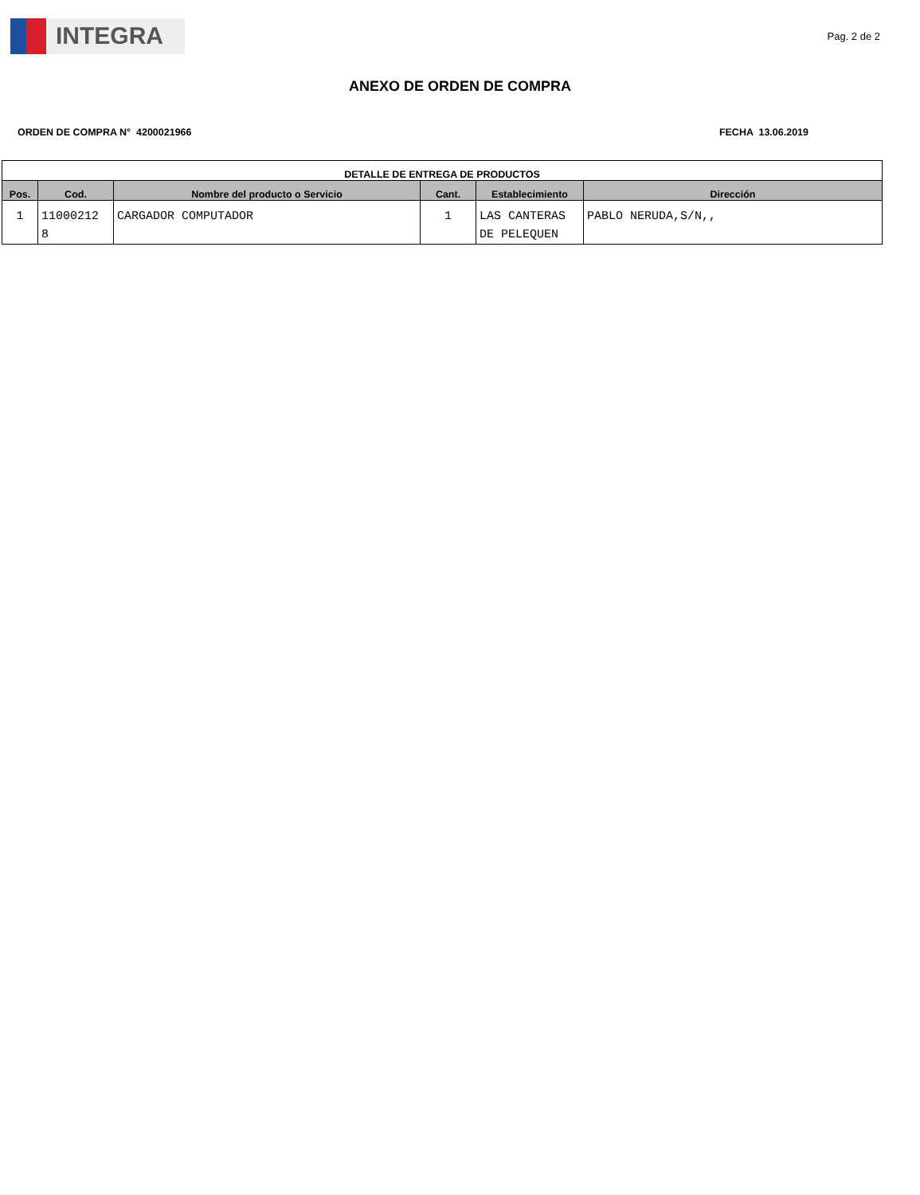INTEGRA
Pag. 2 de 2
ANEXO DE ORDEN DE COMPRA
ORDEN DE COMPRA N° 4200021966 FECHA 13.06.2019
| DETALLE DE ENTREGA DE PRODUCTOS | | | | | |
| --- | --- | --- | --- | --- | --- |
| Pos. | Cod. | Nombre del producto o Servicio | Cant. | Establecimiento | Dirección |
| 1 | 11000212 8 | CARGADOR COMPUTADOR | 1 | LAS CANTERAS DE PELEQUEN | PABLO NERUDA,S/N,, |